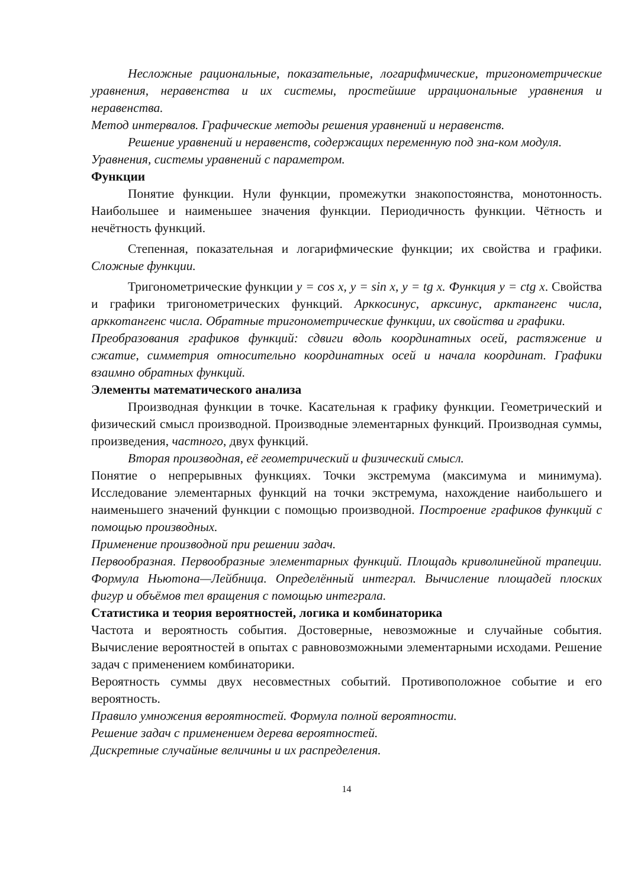Несложные рациональные, показательные, логарифмические, тригонометрические уравнения, неравенства и их системы, простейшие иррациональные уравнения и неравенства.
Метод интервалов. Графические методы решения уравнений и неравенств.
Решение уравнений и неравенств, содержащих переменную под зна-ком модуля.
Уравнения, системы уравнений с параметром.
Функции
Понятие функции. Нули функции, промежутки знакопостоянства, монотонность. Наибольшее и наименьшее значения функции. Периодичность функции. Чётность и нечётность функций.
Степенная, показательная и логарифмические функции; их свойства и графики. Сложные функции.
Тригонометрические функции y = cos x, y = sin x, y = tg x. Функция y = ctg x. Свойства и графики тригонометрических функций. Арккосинус, арксинус, арктангенс числа, арккотангенс числа. Обратные тригонометрические функции, их свойства и графики.
Преобразования графиков функций: сдвиги вдоль координатных осей, растяжение и сжатие, симметрия относительно координатных осей и начала координат. Графики взаимно обратных функций.
Элементы математического анализа
Производная функции в точке. Касательная к графику функции. Геометрический и физический смысл производной. Производные элементарных функций. Производная суммы, произведения, частного, двух функций.
Вторая производная, её геометрический и физический смысл.
Понятие о непрерывных функциях. Точки экстремума (максимума и минимума). Исследование элементарных функций на точки экстремума, нахождение наибольшего и наименьшего значений функции с помощью производной. Построение графиков функций с помощью производных.
Применение производной при решении задач.
Первообразная. Первообразные элементарных функций. Площадь криволинейной трапеции. Формула Ньютона—Лейбница. Определённый интеграл. Вычисление площадей плоских фигур и объёмов тел вращения с помощью интеграла.
Статистика и теория вероятностей, логика и комбинаторика
Частота и вероятность события. Достоверные, невозможные и случайные события. Вычисление вероятностей в опытах с равновозможными элементарными исходами. Решение задач с применением комбинаторики.
Вероятность суммы двух несовместных событий. Противоположное событие и его вероятность.
Правило умножения вероятностей. Формула полной вероятности.
Решение задач с применением дерева вероятностей.
Дискретные случайные величины и их распределения.
14